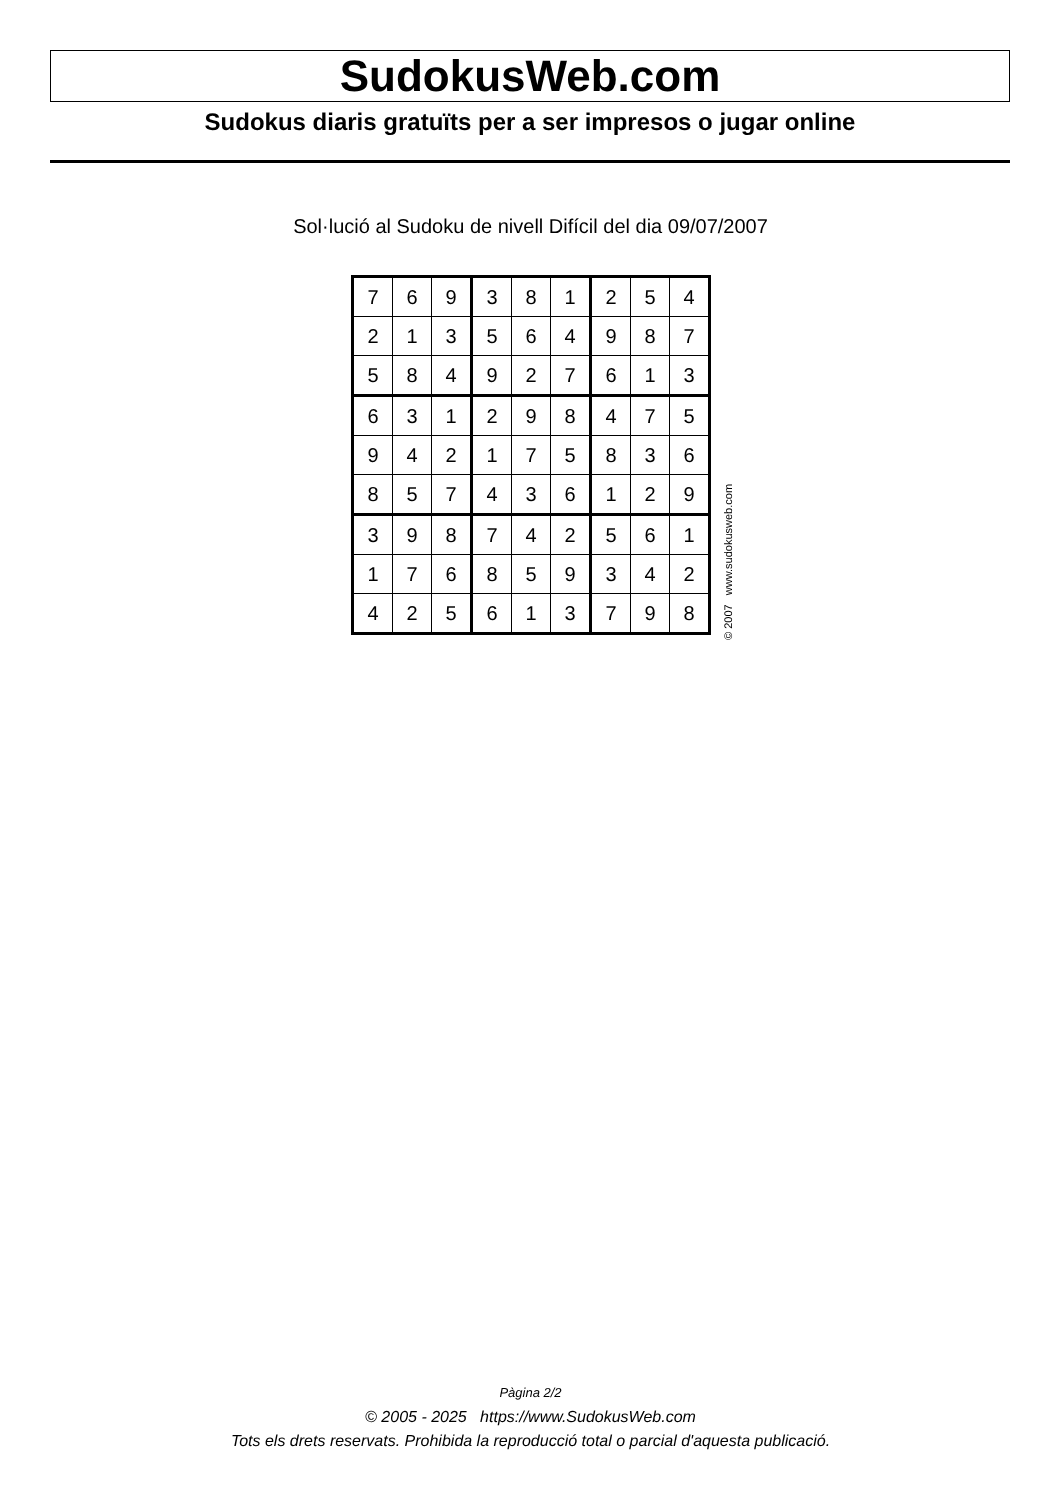SudokusWeb.com
Sudokus diaris gratuïts per a ser impresos o jugar online
Sol·lució al Sudoku de nivell Difícil del dia 09/07/2007
| 7 | 6 | 9 | 3 | 8 | 1 | 2 | 5 | 4 |
| 2 | 1 | 3 | 5 | 6 | 4 | 9 | 8 | 7 |
| 5 | 8 | 4 | 9 | 2 | 7 | 6 | 1 | 3 |
| 6 | 3 | 1 | 2 | 9 | 8 | 4 | 7 | 5 |
| 9 | 4 | 2 | 1 | 7 | 5 | 8 | 3 | 6 |
| 8 | 5 | 7 | 4 | 3 | 6 | 1 | 2 | 9 |
| 3 | 9 | 8 | 7 | 4 | 2 | 5 | 6 | 1 |
| 1 | 7 | 6 | 8 | 5 | 9 | 3 | 4 | 2 |
| 4 | 2 | 5 | 6 | 1 | 3 | 7 | 9 | 8 |
© 2007 www.sudokusweb.com
Pàgina 2/2
© 2005 - 2025 https://www.SudokusWeb.com
Tots els drets reservats. Prohibida la reproducció total o parcial d'aquesta publicació.